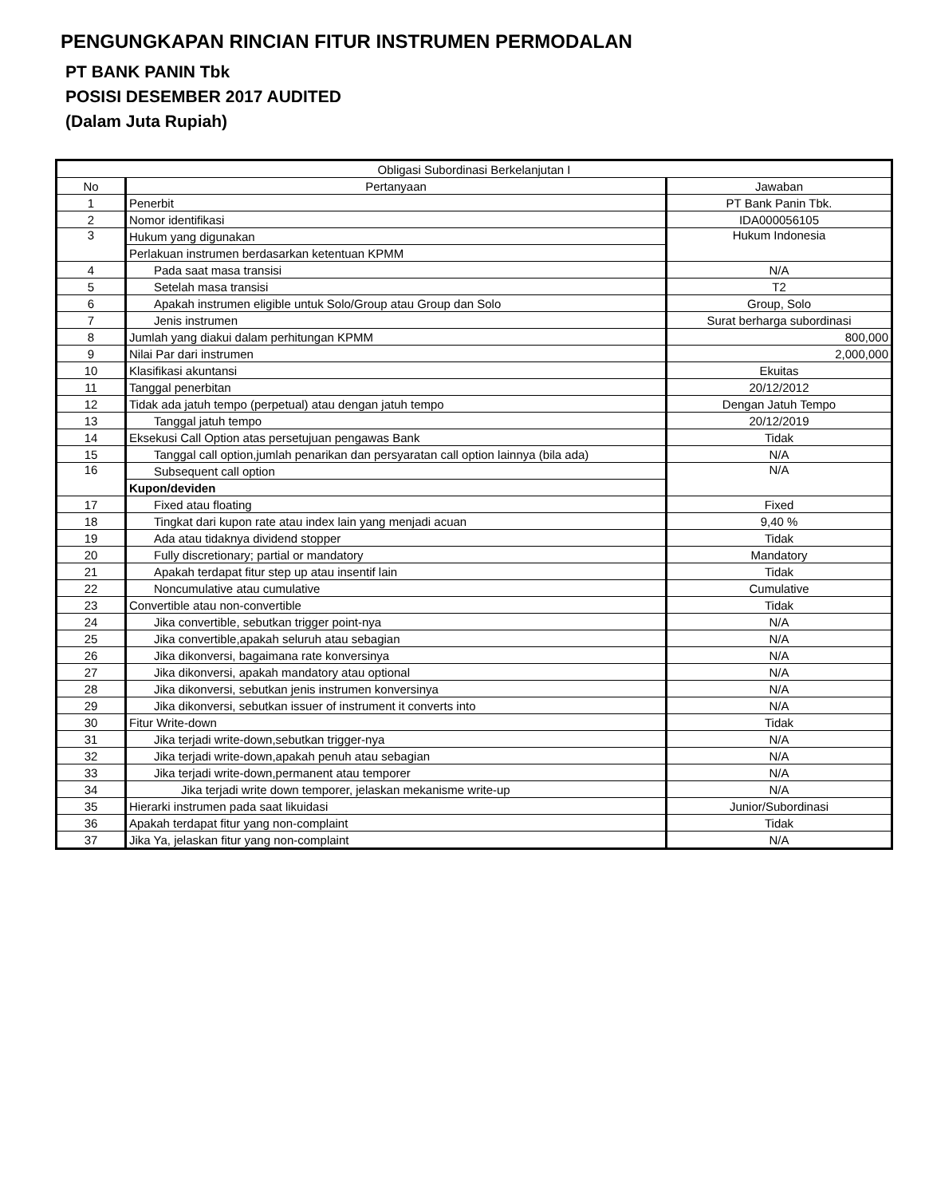PENGUNGKAPAN RINCIAN FITUR INSTRUMEN PERMODALAN
PT BANK PANIN Tbk
POSISI DESEMBER 2017 AUDITED
(Dalam Juta Rupiah)
| Obligasi Subordinasi Berkelanjutan I | | |
| --- | --- | --- |
| No | Pertanyaan | Jawaban |
| 1 | Penerbit | PT Bank Panin Tbk. |
| 2 | Nomor identifikasi | IDA000056105 |
| 3 | Hukum yang digunakan | Hukum Indonesia |
| | Perlakuan instrumen berdasarkan ketentuan KPMM | |
| 4 | Pada saat masa transisi | N/A |
| 5 | Setelah masa transisi | T2 |
| 6 | Apakah instrumen eligible untuk Solo/Group atau Group dan Solo | Group, Solo |
| 7 | Jenis instrumen | Surat berharga subordinasi |
| 8 | Jumlah yang diakui dalam perhitungan KPMM | 800,000 |
| 9 | Nilai Par dari instrumen | 2,000,000 |
| 10 | Klasifikasi akuntansi | Ekuitas |
| 11 | Tanggal penerbitan | 20/12/2012 |
| 12 | Tidak ada jatuh tempo (perpetual) atau dengan jatuh tempo | Dengan Jatuh Tempo |
| 13 | Tanggal jatuh tempo | 20/12/2019 |
| 14 | Eksekusi Call Option atas persetujuan pengawas Bank | Tidak |
| 15 | Tanggal call option,jumlah penarikan dan persyaratan call option lainnya (bila ada) | N/A |
| 16 | Subsequent call option | N/A |
| | Kupon/deviden | |
| 17 | Fixed atau floating | Fixed |
| 18 | Tingkat dari kupon rate atau index lain yang menjadi acuan | 9,40 % |
| 19 | Ada atau tidaknya dividend stopper | Tidak |
| 20 | Fully discretionary; partial or mandatory | Mandatory |
| 21 | Apakah terdapat fitur step up atau insentif lain | Tidak |
| 22 | Noncumulative atau cumulative | Cumulative |
| 23 | Convertible atau non-convertible | Tidak |
| 24 | Jika convertible, sebutkan trigger point-nya | N/A |
| 25 | Jika convertible,apakah seluruh atau sebagian | N/A |
| 26 | Jika dikonversi, bagaimana rate konversinya | N/A |
| 27 | Jika dikonversi, apakah mandatory atau optional | N/A |
| 28 | Jika dikonversi, sebutkan jenis instrumen konversinya | N/A |
| 29 | Jika dikonversi, sebutkan issuer of instrument it converts into | N/A |
| 30 | Fitur Write-down | Tidak |
| 31 | Jika terjadi write-down,sebutkan trigger-nya | N/A |
| 32 | Jika terjadi write-down,apakah penuh atau sebagian | N/A |
| 33 | Jika terjadi write-down,permanent atau temporer | N/A |
| 34 | Jika terjadi write down temporer, jelaskan mekanisme write-up | N/A |
| 35 | Hierarki instrumen pada saat likuidasi | Junior/Subordinasi |
| 36 | Apakah terdapat fitur yang non-complaint | Tidak |
| 37 | Jika Ya, jelaskan fitur yang non-complaint | N/A |